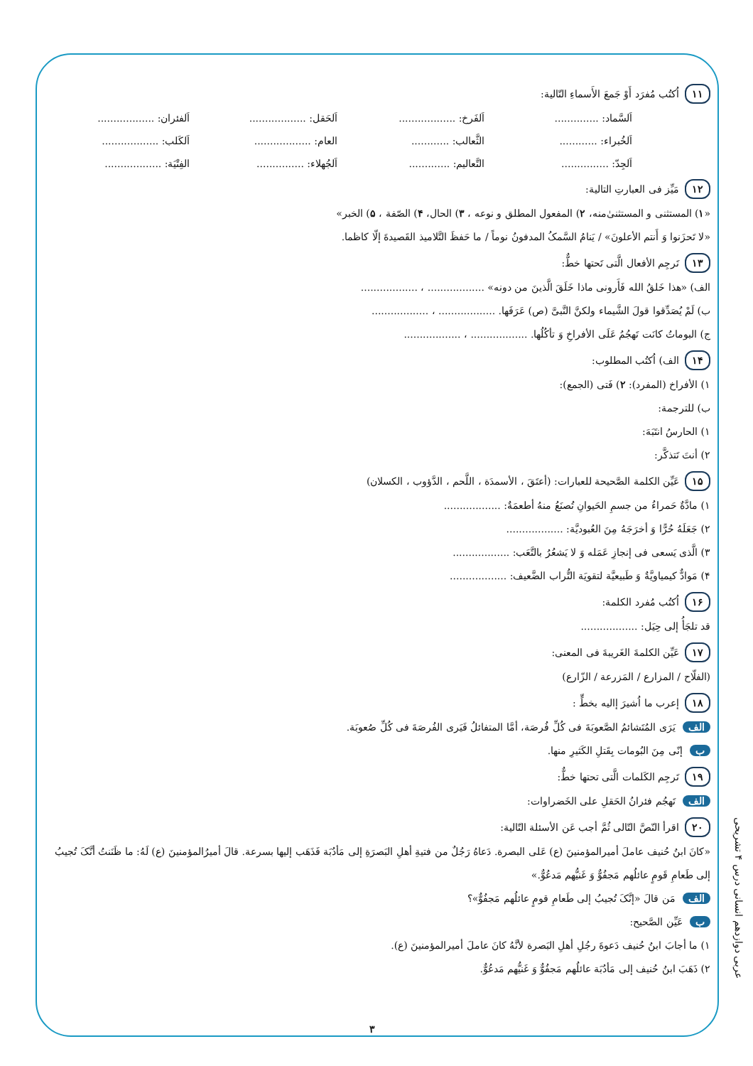١١ اُكتُب مُفرَد أَوْ جَمعَ الأَسماءِ التّالية:
اَلسَّماد: .............. اَلفَرخ: .................. اَلحَقل: .................. اَلفئران: .................. اَلخُبراء: ............ الثَّعالب: ............ العام: .................. اَلكَلب: .................. اَلجِدّ: ............... التَّعاليم: ............. اَلجُهلاء: ............... الفِتْيَة: ..................
١٢ مَيِّز فی العبارتِ التالیة:
«١) المستثنی و المستثنیٰ‌منه، ٢) المفعول المطلق و نوعه ، ٣) الحال، ۴) الصّفة ، ۵) الخبر»
«لا تَحزَنوا وَ أَنتم الأعلونَ» / يَنامُ السَّمکُ المدفونُ نوماً / ما حَفظَ التَّلاميذ القَصيدةَ إلّا کاظما.
١٣ تَرجِم الأفعال الَّتی تَحتها خطٌّ:
الف) «هذا خَلقُ الله فَأَرونی ماذا خَلَقَ الَّذينَ من دونه» .................. ، ..................
ب) لَمْ يُصَدِّقوا قولَ الشَّيماء ولکنَّ النَّبیَّ (ص) عَرَفَها. .................. ، ..................
ج) البوماتُ کانَت تَهجُمُ عَلَی الأفراخِ وَ تأکُلُها. .................. ، ..................
١۴ الف) اُکتُب المطلوب:
١) الأفراخ (المفرد): ٢) فَتی (الجمع):
ب) للترجمة:
١) الحارسُ انتَبَهَ:
٢) أنتَ تَتذکَّر:
١۵ عَيِّن الکلمة الصَّحيحة للعبارات: (أعتَقَ ، الأسمدَة ، اللَّحم ، الدَّؤوب ، الکسلان)
١) مادَّةٌ حَمراءُ من جسمِ الحَيوانِ تُصنَعُ منهُ أطعمَةٌ: ..................
٢) جَعَلَهُ حُرًّا وَ أخرَجَهُ مِنَ العُبوديَّة: ..................
٣) الَّذی يَسعی فی إنجازِ عَمَله وَ لا يَشعُرُ بالتَّعَب: ..................
۴) مَوادٌّ کيمياويَّةٌ وَ طَبيعيَّة لتقويَة التُّراب الضَّعيف: ..................
١۶ اُکتُب مُفرد الکلمة:
قد تلجَأُ إلی حِيَل: ..................
١٧ عَيِّن الکلمةَ الغَريبةَ فی المعنی:
(الفلّاح / المزارع / المَزرعة / الزّارع)
١٨ إعرب ما اُشيرَ إاليه بخطٍّ :
الف يَرَی المُتَشائمُ الصَّعوبَةَ فی کُلِّ فُرصَة، أمَّا المتفائلُ فَيَری الفُرصَةَ فی کُلِّ صُعوبَة.
ب إنّی مِنَ البُومات بِقَتلِ الکَثيرِ منها.
١٩ تَرجِم الکَلمات الَّتی تحتها خطٌّ:
الف تَهجُم فئرانُ الحَقلِ علی الخَضراوات:
٢٠ اقرأ النّصَّ التّالی ثُمَّ أجب عَن الأسئلة التّالية:
«کانَ ابنُ حُنيف عاملَ أميرالمؤمنينَ (ع) عَلی البصرة. دَعاهُ رَجُلٌ من فتيةِ أهلِ البَصرَةِ إلی مَأدُبَة فَذَهَب إليها بسرعة. قالَ أميرُالمؤمنينَ (ع) لَهُ: ما ظَنَنتُ أنَّکَ تُجيبُ إلی طَعامِ قَومٍ عائلُهم مَجفُوٌّ وَ غَنيُّهم مَدعُوٌّ.»
الف مَن قالَ «إنَّکَ تُجيبُ إلی طَعامِ قومٍ عائلُهم مَجفُوٌّ»؟
ب عَيِّن الصَّحيح:
١) ما أجابَ ابنُ حُنيف دَعوةَ رجُلِ أهلِ البَصرة لأنَّهُ کانَ عاملَ أميرالمؤمنينَ (ع).
٢) ذَهَبَ ابنُ حُنيف إلی مَأدُبَة عائلُهم مَجفُوٌّ وَ غَنيُّهم مَدعُوٌّ.
عربی دوازدهم انسانی درس ۴ تشریحی
٣